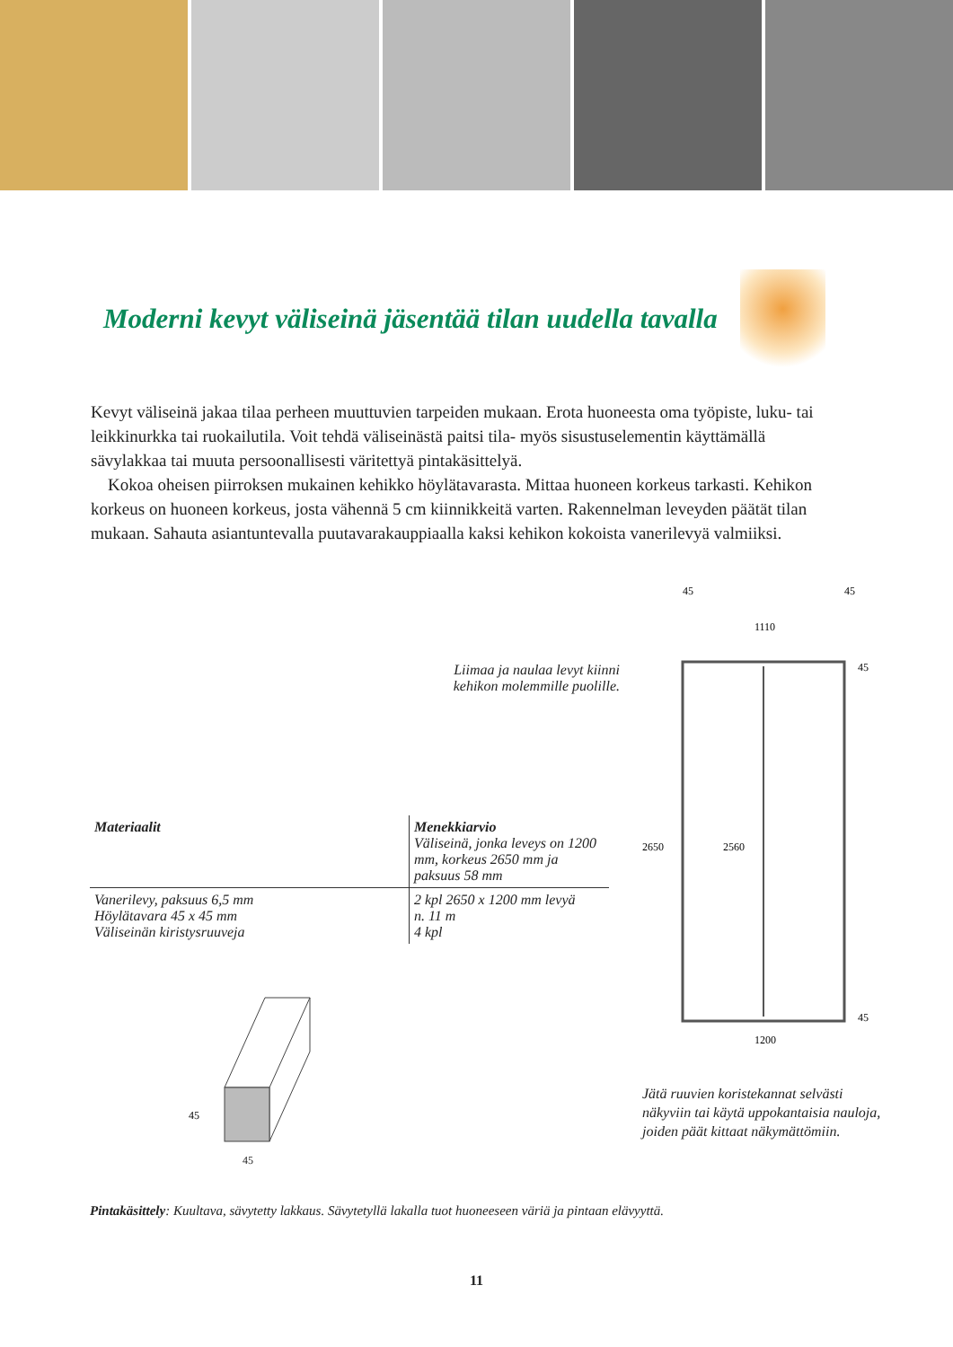Moderni kevyt väliseinä jäsentää tilan uudella tavalla
Kevyt väliseinä jakaa tilaa perheen muuttuvien tarpeiden mukaan. Erota huoneesta oma työpiste, luku- tai leikkinurkka tai ruokailutila. Voit tehdä väliseinästä paitsi tila- myös sisustuselementin käyttämällä sävylakkaa tai muuta persoonallisesti väritettyä pintakäsittelyä.
Kokoa oheisen piirroksen mukainen kehikko höylätavarasta. Mittaa huoneen korkeus tarkasti. Kehikon korkeus on huoneen korkeus, josta vähennä 5 cm kiinnikkeitä varten. Rakennelman leveyden päätät tilan mukaan. Sahauta asiantuntevalla puutavarakauppiaalla kaksi kehikon kokoista vanerilevyä valmiiksi.
Liimaa ja naulaa levyt kiinni
kehikon molemmille puolille.
| Materiaalit | Menekkiarvio Väliseinä, jonka leveys on 1200 mm, korkeus 2650 mm ja paksuus 58 mm |
| --- | --- |
| Vanerilevy, paksuus 6,5 mm Höylätavara 45 x 45 mm Väliseinän kiristysruuveja | 2 kpl 2650 x 1200 mm levyä n. 11 m 4 kpl |
45
45
45
45
1110
45
45
1200
2650
2560
Jätä ruuvien koristekannat selvästi näkyviin tai käytä uppokantaisia nauloja, joiden päät kittaat näkymättömiin.
Pintakäsittely: Kuultava, sävytetty lakkaus. Sävytetyllä lakalla tuot huoneeseen väriä ja pintaan elävyyttä.
11